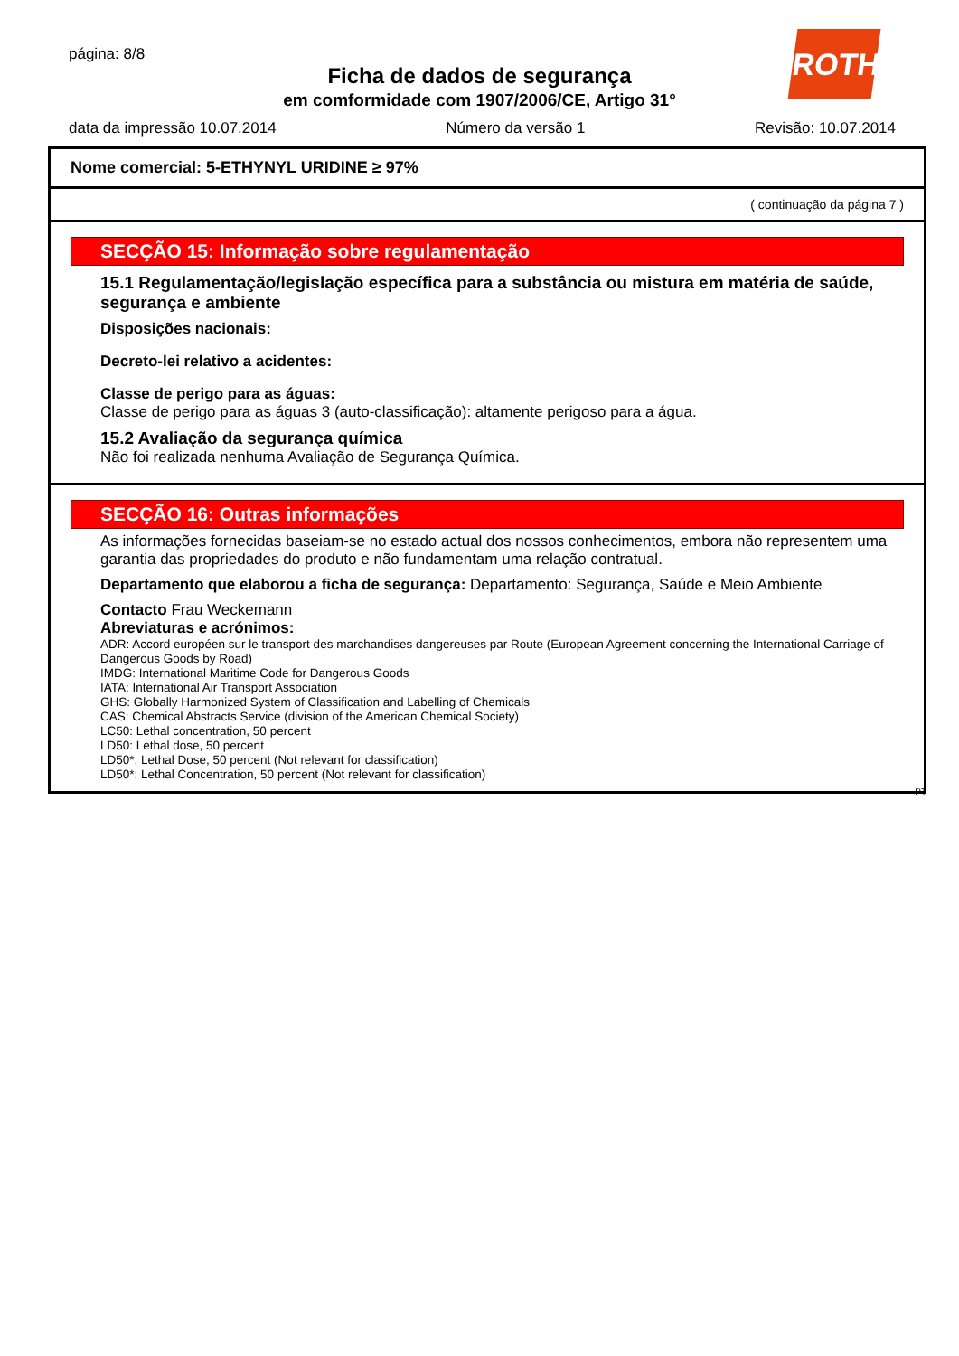página: 8/8
Ficha de dados de segurança
em comformidade com 1907/2006/CE, Artigo 31°
ROTH
data da impressão 10.07.2014 Número da versão 1 Revisão: 10.07.2014
Nome comercial: 5-ETHYNYL URIDINE ≥ 97%
( continuação da página 7 )
SECÇÃO 15: Informação sobre regulamentação
15.1 Regulamentação/legislação específica para a substância ou mistura em matéria de saúde, segurança e ambiente
Disposições nacionais:
Decreto-lei relativo a acidentes:
Classe de perigo para as águas:
Classe de perigo para as águas 3 (auto-classificação): altamente perigoso para a água.
15.2 Avaliação da segurança química
Não foi realizada nenhuma Avaliação de Segurança Química.
SECÇÃO 16: Outras informações
As informações fornecidas baseiam-se no estado actual dos nossos conhecimentos, embora não representem uma garantia das propriedades do produto e não fundamentam uma relação contratual.
Departamento que elaborou a ficha de segurança: Departamento: Segurança, Saúde e Meio Ambiente
Contacto Frau Weckemann
Abreviaturas e acrónimos:
ADR: Accord européen sur le transport des marchandises dangereuses par Route (European Agreement concerning the International Carriage of Dangerous Goods by Road)
IMDG: International Maritime Code for Dangerous Goods
IATA: International Air Transport Association
GHS: Globally Harmonized System of Classification and Labelling of Chemicals
CAS: Chemical Abstracts Service (division of the American Chemical Society)
LC50: Lethal concentration, 50 percent
LD50: Lethal dose, 50 percent
LD50*: Lethal Dose, 50 percent (Not relevant for classification)
LD50*: Lethal Concentration, 50 percent (Not relevant for classification)
PT